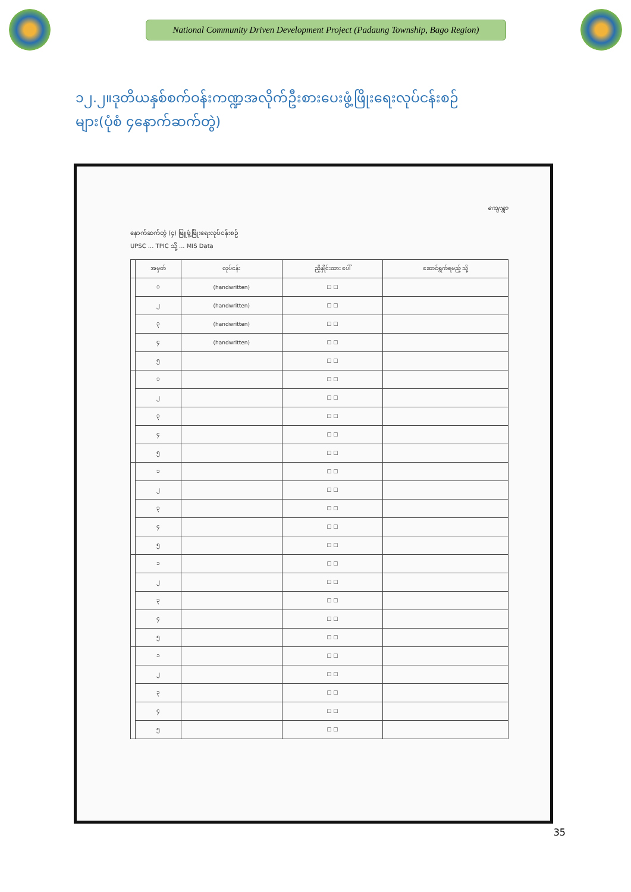National Community Driven Development Project (Padaung Township, Bago Region)
၁၂.၂။ဒုတိယနှစ်စက်ဝန်းကဏ္ဍအလိုက်ဦးစားပေးဖွံ့ဖြိုးရေးလုပ်ငန်းစဉ်များ(ပုံစံ ၄နောက်ဆက်တွဲ)
ကျေးရွာ
နောက်ဆက်တွဲ (၄) ဖြူဖွံ့ဖြိုးရေးလုပ်ငန်းစဉ်
UPSC ... TPIC သို့ ... MIS Data
| | အမှတ် | လုပ်ငန်း | ညှိနှိုင်းထား ပေါ် | ဆောင်ရွက်ရမည့် သို့ |
| --- | --- | --- | --- | --- |
| | ၁ | (handwritten) | ☐ ☐ | |
| | ၂ | (handwritten) | ☐ ☐ | |
| | ၃ | (handwritten) | ☐ ☐ | |
| | ၄ | (handwritten) | ☐ ☐ | |
| | ၅ | | ☐ ☐ | |
| | ၁ | | ☐ ☐ | |
| | ၂ | | ☐ ☐ | |
| | ၃ | | ☐ ☐ | |
| | ၄ | | ☐ ☐ | |
| | ၅ | | ☐ ☐ | |
| | ၁ | | ☐ ☐ | |
| | ၂ | | ☐ ☐ | |
| | ၃ | | ☐ ☐ | |
| | ၄ | | ☐ ☐ | |
| | ၅ | | ☐ ☐ | |
| | ၁ | | ☐ ☐ | |
| | ၂ | | ☐ ☐ | |
| | ၃ | | ☐ ☐ | |
| | ၄ | | ☐ ☐ | |
| | ၅ | | ☐ ☐ | |
| | ၁ | | ☐ ☐ | |
| | ၂ | | ☐ ☐ | |
| | ၃ | | ☐ ☐ | |
| | ၄ | | ☐ ☐ | |
| | ၅ | | ☐ ☐ | |
35